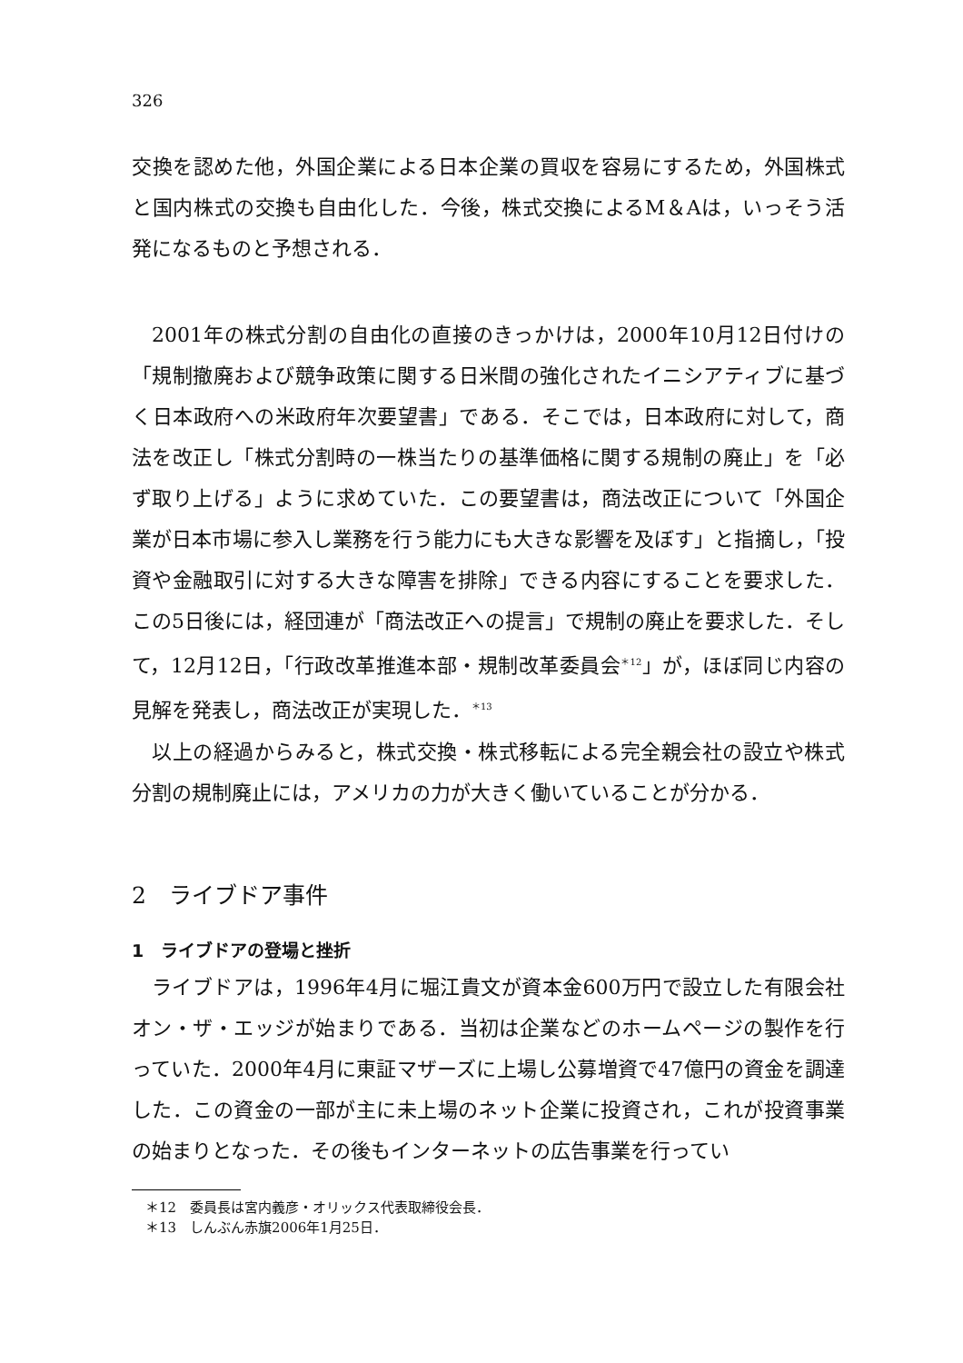326
交換を認めた他，外国企業による日本企業の買収を容易にするため，外国株式と国内株式の交換も自由化した．今後，株式交換によるM＆Aは，いっそう活発になるものと予想される．
2001年の株式分割の自由化の直接のきっかけは，2000年10月12日付けの「規制撤廃および競争政策に関する日米間の強化されたイニシアティブに基づく日本政府への米政府年次要望書」である．そこでは，日本政府に対して，商法を改正し「株式分割時の一株当たりの基準価格に関する規制の廃止」を「必ず取り上げる」ように求めていた．この要望書は，商法改正について「外国企業が日本市場に参入し業務を行う能力にも大きな影響を及ぼす」と指摘し，「投資や金融取引に対する大きな障害を排除」できる内容にすることを要求した．この5日後には，経団連が「商法改正への提言」で規制の廃止を要求した．そして，12月12日，「行政改革推進本部・規制改革委員会<sup>＊12</sup>」が，ほぼ同じ内容の見解を発表し，商法改正が実現した．<sup>＊13</sup>
以上の経過からみると，株式交換・株式移転による完全親会社の設立や株式分割の規制廃止には，アメリカの力が大きく働いていることが分かる．
2　ライブドア事件
1　ライブドアの登場と挫折
ライブドアは，1996年4月に堀江貴文が資本金600万円で設立した有限会社オン・ザ・エッジが始まりである．当初は企業などのホームページの製作を行っていた．2000年4月に東証マザーズに上場し公募増資で47億円の資金を調達した．この資金の一部が主に未上場のネット企業に投資され，これが投資事業の始まりとなった．その後もインターネットの広告事業を行ってい
＊12　委員長は宮内義彦・オリックス代表取締役会長．
＊13　しんぶん赤旗2006年1月25日．